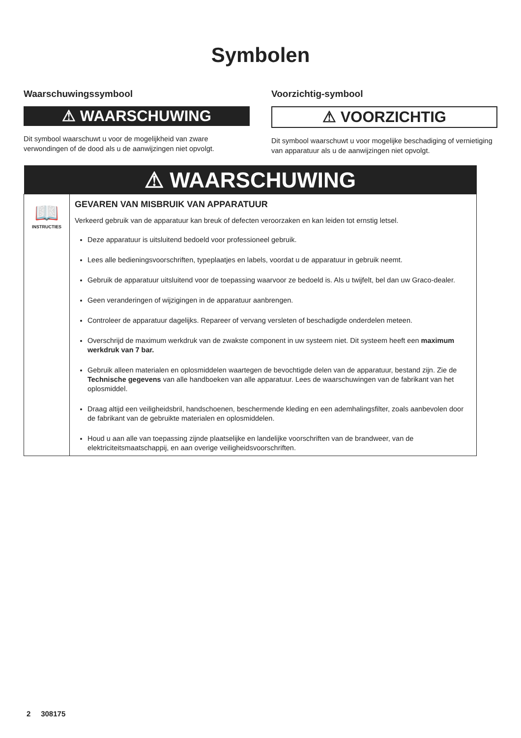Symbolen
Waarschuwingssymbool
⚠ WAARSCHUWING
Dit symbool waarschuwt u voor de mogelijkheid van zware verwondingen of de dood als u de aanwijzingen niet opvolgt.
Voorzichtig-symbool
⚠ VOORZICHTIG
Dit symbool waarschuwt u voor mogelijke beschadiging of vernietiging van apparatuur als u de aanwijzingen niet opvolgt.
| ⚠ WAARSCHUWING | |
| --- | --- |
| 📖 INSTRUCTIES | GEVAREN VAN MISBRUIK VAN APPARATUUR Verkeerd gebruik van de apparatuur kan breuk of defecten veroorzaken en kan leiden tot ernstig letsel. Deze apparatuur is uitsluitend bedoeld voor professioneel gebruik. Lees alle bedieningsvoorschriften, typeplaatjes en labels, voordat u de apparatuur in gebruik neemt. Gebruik de apparatuur uitsluitend voor de toepassing waarvoor ze bedoeld is. Als u twijfelt, bel dan uw Graco-dealer. Geen veranderingen of wijzigingen in de apparatuur aanbrengen. Controleer de apparatuur dagelijks. Repareer of vervang versleten of beschadigde onderdelen meteen. Overschrijd de maximum werkdruk van de zwakste component in uw systeem niet. Dit systeem heeft een maximum werkdruk van 7 bar. Gebruik alleen materialen en oplosmiddelen waartegen de bevochtigde delen van de apparatuur, bestand zijn. Zie de Technische gegevens van alle handboeken van alle apparatuur. Lees de waarschuwingen van de fabrikant van het oplosmiddel. Draag altijd een veiligheidsbril, handschoenen, beschermende kleding en een ademhalingsfilter, zoals aanbevolen door de fabrikant van de gebruikte materialen en oplosmiddelen. Houd u aan alle van toepassing zijnde plaatselijke en landelijke voorschriften van de brandweer, van de elektriciteitsmaatschappij, en aan overige veiligheidsvoorschriften. |
2 308175